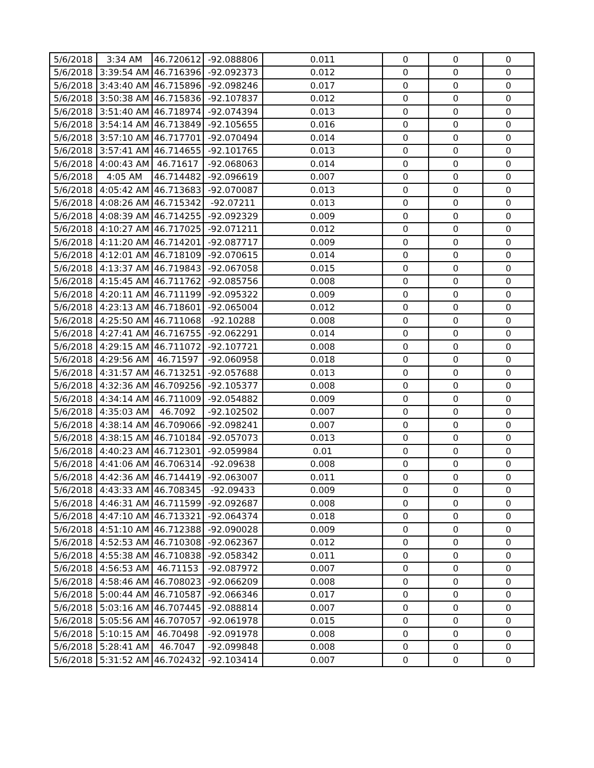| 5/6/2018 | 3:34 AM | 46.720612 | -92.088806 | 0.011 | 0 | 0 | 0 |
| 5/6/2018 | 3:39:54 AM | 46.716396 | -92.092373 | 0.012 | 0 | 0 | 0 |
| 5/6/2018 | 3:43:40 AM | 46.715896 | -92.098246 | 0.017 | 0 | 0 | 0 |
| 5/6/2018 | 3:50:38 AM | 46.715836 | -92.107837 | 0.012 | 0 | 0 | 0 |
| 5/6/2018 | 3:51:40 AM | 46.718974 | -92.074394 | 0.013 | 0 | 0 | 0 |
| 5/6/2018 | 3:54:14 AM | 46.713849 | -92.105655 | 0.016 | 0 | 0 | 0 |
| 5/6/2018 | 3:57:10 AM | 46.717701 | -92.070494 | 0.014 | 0 | 0 | 0 |
| 5/6/2018 | 3:57:41 AM | 46.714655 | -92.101765 | 0.013 | 0 | 0 | 0 |
| 5/6/2018 | 4:00:43 AM | 46.71617 | -92.068063 | 0.014 | 0 | 0 | 0 |
| 5/6/2018 | 4:05 AM | 46.714482 | -92.096619 | 0.007 | 0 | 0 | 0 |
| 5/6/2018 | 4:05:42 AM | 46.713683 | -92.070087 | 0.013 | 0 | 0 | 0 |
| 5/6/2018 | 4:08:26 AM | 46.715342 | -92.07211 | 0.013 | 0 | 0 | 0 |
| 5/6/2018 | 4:08:39 AM | 46.714255 | -92.092329 | 0.009 | 0 | 0 | 0 |
| 5/6/2018 | 4:10:27 AM | 46.717025 | -92.071211 | 0.012 | 0 | 0 | 0 |
| 5/6/2018 | 4:11:20 AM | 46.714201 | -92.087717 | 0.009 | 0 | 0 | 0 |
| 5/6/2018 | 4:12:01 AM | 46.718109 | -92.070615 | 0.014 | 0 | 0 | 0 |
| 5/6/2018 | 4:13:37 AM | 46.719843 | -92.067058 | 0.015 | 0 | 0 | 0 |
| 5/6/2018 | 4:15:45 AM | 46.711762 | -92.085756 | 0.008 | 0 | 0 | 0 |
| 5/6/2018 | 4:20:11 AM | 46.711199 | -92.095322 | 0.009 | 0 | 0 | 0 |
| 5/6/2018 | 4:23:13 AM | 46.718601 | -92.065004 | 0.012 | 0 | 0 | 0 |
| 5/6/2018 | 4:25:50 AM | 46.711068 | -92.10288 | 0.008 | 0 | 0 | 0 |
| 5/6/2018 | 4:27:41 AM | 46.716755 | -92.062291 | 0.014 | 0 | 0 | 0 |
| 5/6/2018 | 4:29:15 AM | 46.711072 | -92.107721 | 0.008 | 0 | 0 | 0 |
| 5/6/2018 | 4:29:56 AM | 46.71597 | -92.060958 | 0.018 | 0 | 0 | 0 |
| 5/6/2018 | 4:31:57 AM | 46.713251 | -92.057688 | 0.013 | 0 | 0 | 0 |
| 5/6/2018 | 4:32:36 AM | 46.709256 | -92.105377 | 0.008 | 0 | 0 | 0 |
| 5/6/2018 | 4:34:14 AM | 46.711009 | -92.054882 | 0.009 | 0 | 0 | 0 |
| 5/6/2018 | 4:35:03 AM | 46.7092 | -92.102502 | 0.007 | 0 | 0 | 0 |
| 5/6/2018 | 4:38:14 AM | 46.709066 | -92.098241 | 0.007 | 0 | 0 | 0 |
| 5/6/2018 | 4:38:15 AM | 46.710184 | -92.057073 | 0.013 | 0 | 0 | 0 |
| 5/6/2018 | 4:40:23 AM | 46.712301 | -92.059984 | 0.01 | 0 | 0 | 0 |
| 5/6/2018 | 4:41:06 AM | 46.706314 | -92.09638 | 0.008 | 0 | 0 | 0 |
| 5/6/2018 | 4:42:36 AM | 46.714419 | -92.063007 | 0.011 | 0 | 0 | 0 |
| 5/6/2018 | 4:43:33 AM | 46.708345 | -92.09433 | 0.009 | 0 | 0 | 0 |
| 5/6/2018 | 4:46:31 AM | 46.711599 | -92.092687 | 0.008 | 0 | 0 | 0 |
| 5/6/2018 | 4:47:10 AM | 46.713321 | -92.064374 | 0.018 | 0 | 0 | 0 |
| 5/6/2018 | 4:51:10 AM | 46.712388 | -92.090028 | 0.009 | 0 | 0 | 0 |
| 5/6/2018 | 4:52:53 AM | 46.710308 | -92.062367 | 0.012 | 0 | 0 | 0 |
| 5/6/2018 | 4:55:38 AM | 46.710838 | -92.058342 | 0.011 | 0 | 0 | 0 |
| 5/6/2018 | 4:56:53 AM | 46.71153 | -92.087972 | 0.007 | 0 | 0 | 0 |
| 5/6/2018 | 4:58:46 AM | 46.708023 | -92.066209 | 0.008 | 0 | 0 | 0 |
| 5/6/2018 | 5:00:44 AM | 46.710587 | -92.066346 | 0.017 | 0 | 0 | 0 |
| 5/6/2018 | 5:03:16 AM | 46.707445 | -92.088814 | 0.007 | 0 | 0 | 0 |
| 5/6/2018 | 5:05:56 AM | 46.707057 | -92.061978 | 0.015 | 0 | 0 | 0 |
| 5/6/2018 | 5:10:15 AM | 46.70498 | -92.091978 | 0.008 | 0 | 0 | 0 |
| 5/6/2018 | 5:28:41 AM | 46.7047 | -92.099848 | 0.008 | 0 | 0 | 0 |
| 5/6/2018 | 5:31:52 AM | 46.702432 | -92.103414 | 0.007 | 0 | 0 | 0 |